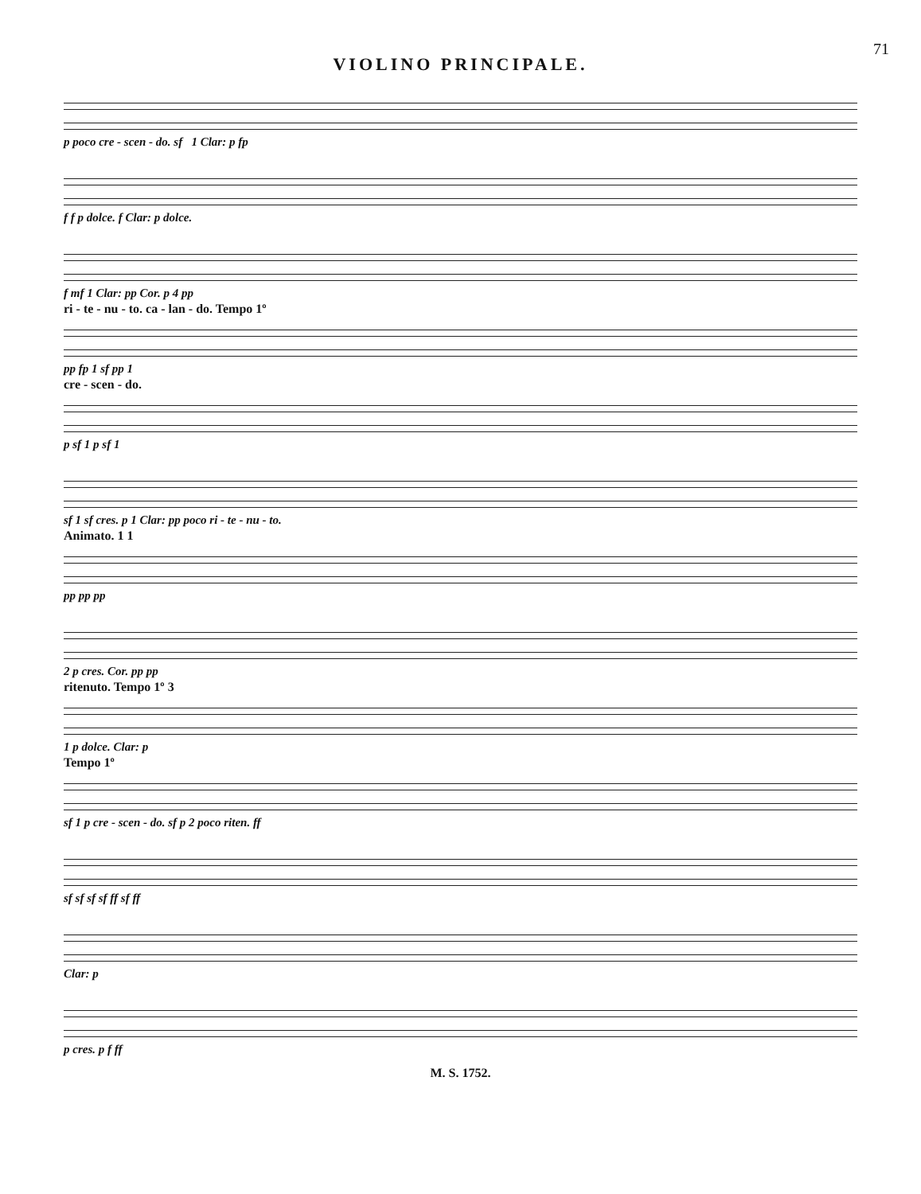71
VIOLINO PRINCIPALE.
p poco cre - scen - do. sf 1 Clar: p fp
f f p dolce. f Clar: p dolce.
f mf 1 Clar: pp Cor. p 4 pp
ri - te - nu - to. ca - lan - do. Tempo 1º
pp fp 1 sf pp 1
cre - scen - do.
p sf 1 p sf 1
sf 1 sf cres. p 1 Clar: pp poco ri - te - nu - to.
Animato. 1 1
pp pp pp
2 p cres. Cor. pp pp
ritenuto. Tempo 1º 3
1 p dolce. Clar: p
Tempo 1º
sf 1 p cre - scen - do. sf p 2 poco riten. ff
sf sf sf sf ff sf ff
Clar: p
p cres. p f ff
M. S. 1752.